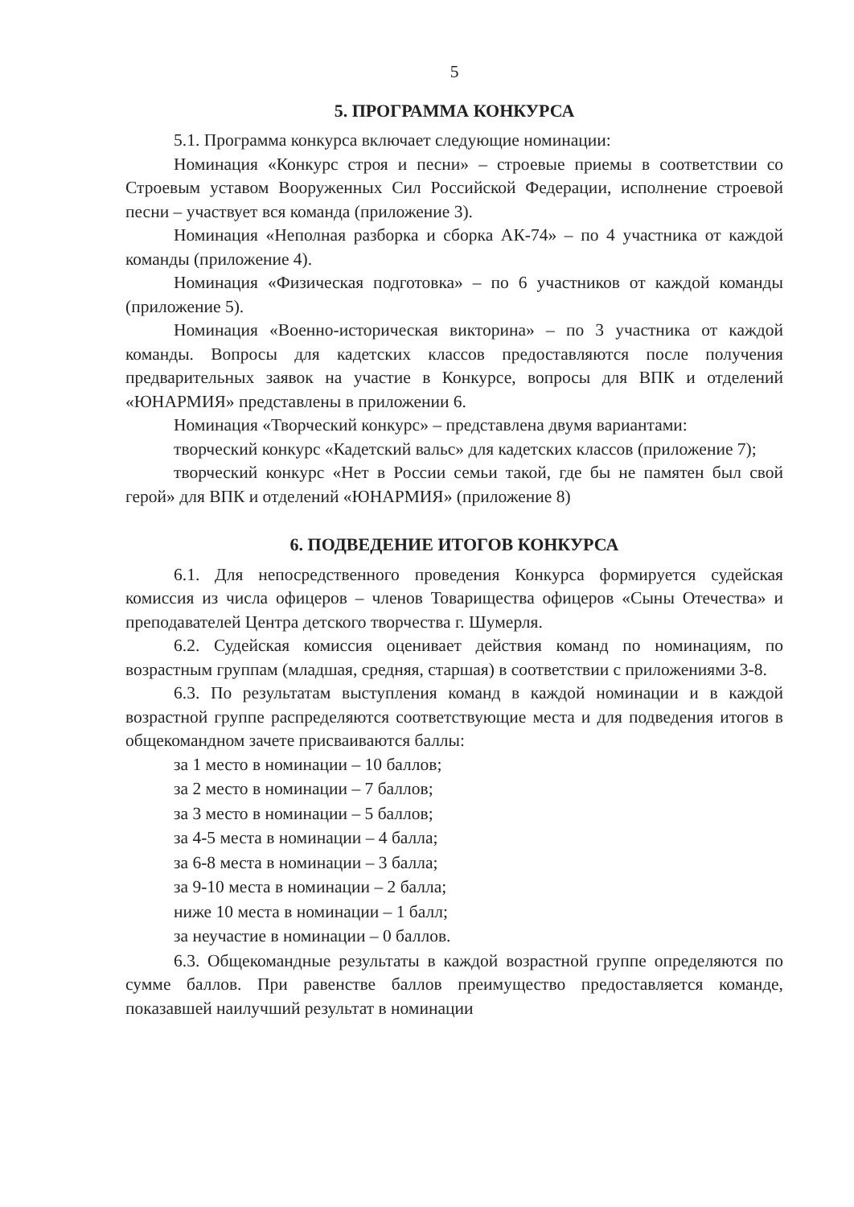5
5. ПРОГРАММА КОНКУРСА
5.1. Программа конкурса включает следующие номинации:
Номинация «Конкурс строя и песни» – строевые приемы в соответствии со Строевым уставом Вооруженных Сил Российской Федерации, исполнение строевой песни – участвует вся команда (приложение 3).
Номинация «Неполная разборка и сборка АК-74» – по 4 участника от каждой команды (приложение 4).
Номинация «Физическая подготовка» – по 6 участников от каждой команды (приложение 5).
Номинация «Военно-историческая викторина» – по 3 участника от каждой команды. Вопросы для кадетских классов предоставляются после получения предварительных заявок на участие в Конкурсе, вопросы для ВПК и отделений «ЮНАРМИЯ» представлены в приложении 6.
Номинация «Творческий конкурс» – представлена двумя вариантами:
творческий конкурс «Кадетский вальс» для кадетских классов (приложение 7);
творческий конкурс «Нет в России семьи такой, где бы не памятен был свой герой» для ВПК и отделений «ЮНАРМИЯ» (приложение 8)
6. ПОДВЕДЕНИЕ ИТОГОВ КОНКУРСА
6.1. Для непосредственного проведения Конкурса формируется судейская комиссия из числа офицеров – членов Товарищества офицеров «Сыны Отечества» и преподавателей Центра детского творчества г. Шумерля.
6.2. Судейская комиссия оценивает действия команд по номинациям, по возрастным группам (младшая, средняя, старшая) в соответствии с приложениями 3-8.
6.3. По результатам выступления команд в каждой номинации и в каждой возрастной группе распределяются соответствующие места и для подведения итогов в общекомандном зачете присваиваются баллы:
за 1 место в номинации – 10 баллов;
за 2 место в номинации – 7 баллов;
за 3 место в номинации – 5 баллов;
за 4-5 места в номинации – 4 балла;
за 6-8 места в номинации – 3 балла;
за 9-10 места в номинации – 2 балла;
ниже 10 места в номинации – 1 балл;
за неучастие в номинации – 0 баллов.
6.3. Общекомандные результаты в каждой возрастной группе определяются по сумме баллов. При равенстве баллов преимущество предоставляется команде, показавшей наилучший результат в номинации